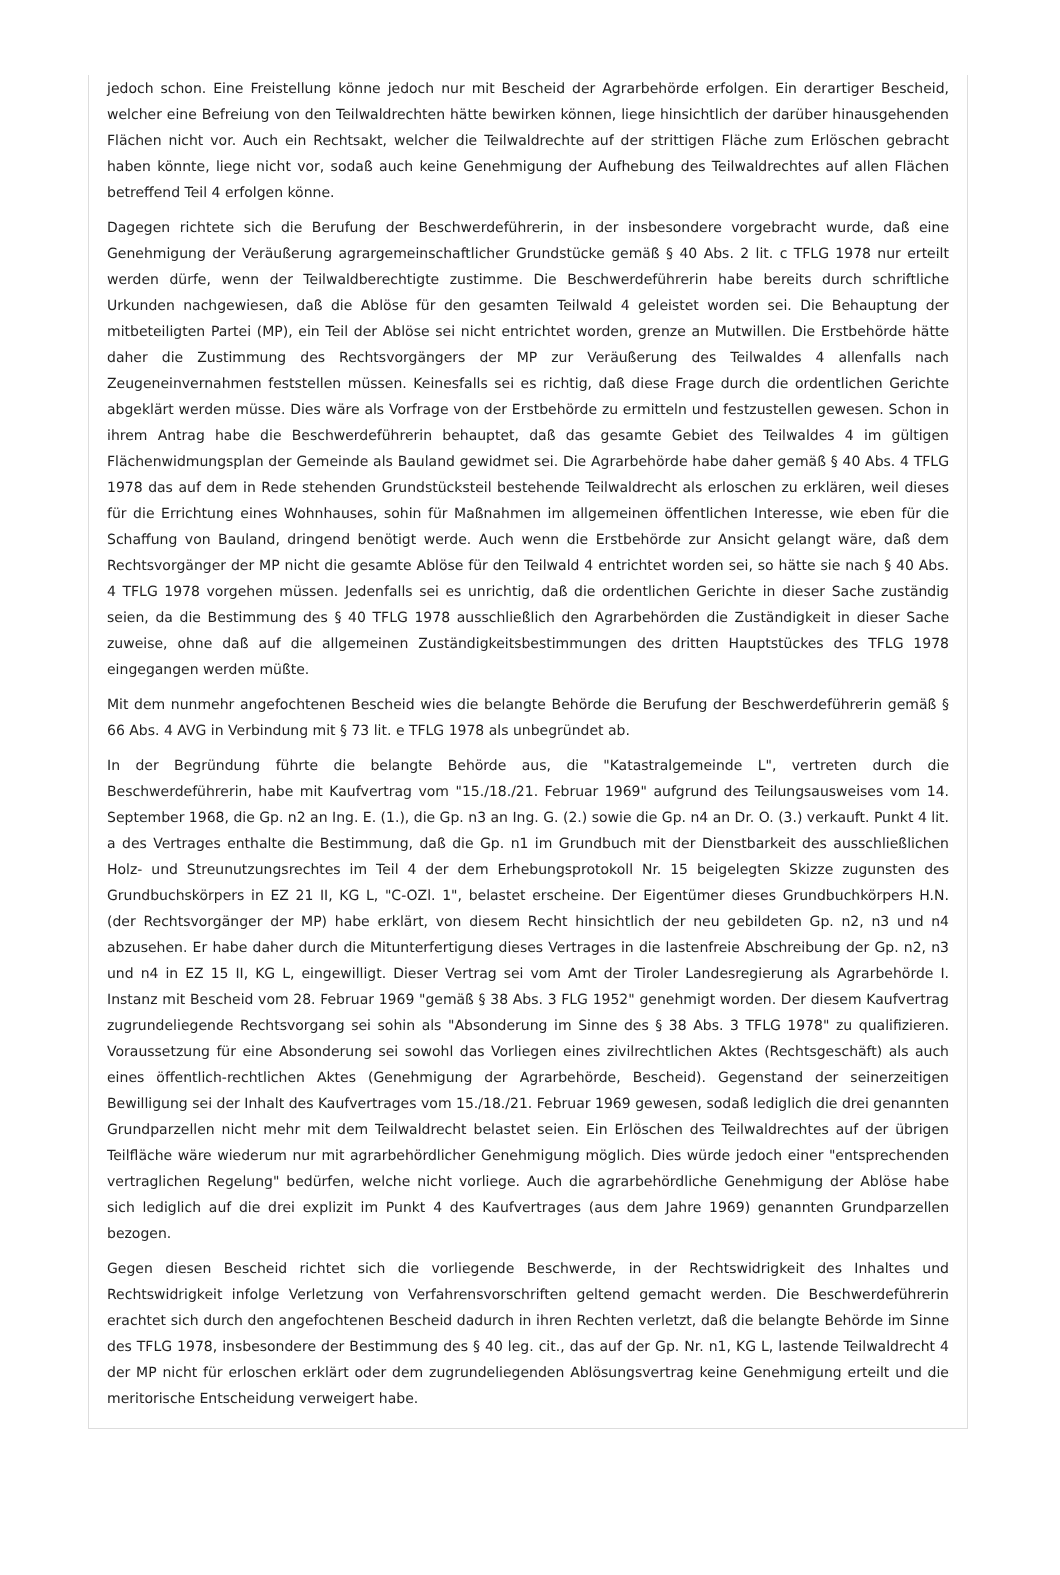jedoch schon. Eine Freistellung könne jedoch nur mit Bescheid der Agrarbehörde erfolgen. Ein derartiger Bescheid, welcher eine Befreiung von den Teilwaldrechten hätte bewirken können, liege hinsichtlich der darüber hinausgehenden Flächen nicht vor. Auch ein Rechtsakt, welcher die Teilwaldrechte auf der strittigen Fläche zum Erlöschen gebracht haben könnte, liege nicht vor, sodaß auch keine Genehmigung der Aufhebung des Teilwaldrechtes auf allen Flächen betreffend Teil 4 erfolgen könne.
Dagegen richtete sich die Berufung der Beschwerdeführerin, in der insbesondere vorgebracht wurde, daß eine Genehmigung der Veräußerung agrargemeinschaftlicher Grundstücke gemäß § 40 Abs. 2 lit. c TFLG 1978 nur erteilt werden dürfe, wenn der Teilwaldberechtigte zustimme. Die Beschwerdeführerin habe bereits durch schriftliche Urkunden nachgewiesen, daß die Ablöse für den gesamten Teilwald 4 geleistet worden sei. Die Behauptung der mitbeteiligten Partei (MP), ein Teil der Ablöse sei nicht entrichtet worden, grenze an Mutwillen. Die Erstbehörde hätte daher die Zustimmung des Rechtsvorgängers der MP zur Veräußerung des Teilwaldes 4 allenfalls nach Zeugeneinvernahmen feststellen müssen. Keinesfalls sei es richtig, daß diese Frage durch die ordentlichen Gerichte abgeklärt werden müsse. Dies wäre als Vorfrage von der Erstbehörde zu ermitteln und festzustellen gewesen. Schon in ihrem Antrag habe die Beschwerdeführerin behauptet, daß das gesamte Gebiet des Teilwaldes 4 im gültigen Flächenwidmungsplan der Gemeinde als Bauland gewidmet sei. Die Agrarbehörde habe daher gemäß § 40 Abs. 4 TFLG 1978 das auf dem in Rede stehenden Grundstücksteil bestehende Teilwaldrecht als erloschen zu erklären, weil dieses für die Errichtung eines Wohnhauses, sohin für Maßnahmen im allgemeinen öffentlichen Interesse, wie eben für die Schaffung von Bauland, dringend benötigt werde. Auch wenn die Erstbehörde zur Ansicht gelangt wäre, daß dem Rechtsvorgänger der MP nicht die gesamte Ablöse für den Teilwald 4 entrichtet worden sei, so hätte sie nach § 40 Abs. 4 TFLG 1978 vorgehen müssen. Jedenfalls sei es unrichtig, daß die ordentlichen Gerichte in dieser Sache zuständig seien, da die Bestimmung des § 40 TFLG 1978 ausschließlich den Agrarbehörden die Zuständigkeit in dieser Sache zuweise, ohne daß auf die allgemeinen Zuständigkeitsbestimmungen des dritten Hauptstückes des TFLG 1978 eingegangen werden müßte.
Mit dem nunmehr angefochtenen Bescheid wies die belangte Behörde die Berufung der Beschwerdeführerin gemäß § 66 Abs. 4 AVG in Verbindung mit § 73 lit. e TFLG 1978 als unbegründet ab.
In der Begründung führte die belangte Behörde aus, die "Katastralgemeinde L", vertreten durch die Beschwerdeführerin, habe mit Kaufvertrag vom "15./18./21. Februar 1969" aufgrund des Teilungsausweises vom 14. September 1968, die Gp. n2 an Ing. E. (1.), die Gp. n3 an Ing. G. (2.) sowie die Gp. n4 an Dr. O. (3.) verkauft. Punkt 4 lit. a des Vertrages enthalte die Bestimmung, daß die Gp. n1 im Grundbuch mit der Dienstbarkeit des ausschließlichen Holz- und Streunutzungsrechtes im Teil 4 der dem Erhebungsprotokoll Nr. 15 beigelegten Skizze zugunsten des Grundbuchskörpers in EZ 21 II, KG L, "C-OZl. 1", belastet erscheine. Der Eigentümer dieses Grundbuchkörpers H.N. (der Rechtsvorgänger der MP) habe erklärt, von diesem Recht hinsichtlich der neu gebildeten Gp. n2, n3 und n4 abzusehen. Er habe daher durch die Mitunterfertigung dieses Vertrages in die lastenfreie Abschreibung der Gp. n2, n3 und n4 in EZ 15 II, KG L, eingewilligt. Dieser Vertrag sei vom Amt der Tiroler Landesregierung als Agrarbehörde I. Instanz mit Bescheid vom 28. Februar 1969 "gemäß § 38 Abs. 3 FLG 1952" genehmigt worden. Der diesem Kaufvertrag zugrundeliegende Rechtsvorgang sei sohin als "Absonderung im Sinne des § 38 Abs. 3 TFLG 1978" zu qualifizieren. Voraussetzung für eine Absonderung sei sowohl das Vorliegen eines zivilrechtlichen Aktes (Rechtsgeschäft) als auch eines öffentlich-rechtlichen Aktes (Genehmigung der Agrarbehörde, Bescheid). Gegenstand der seinerzeitigen Bewilligung sei der Inhalt des Kaufvertrages vom 15./18./21. Februar 1969 gewesen, sodaß lediglich die drei genannten Grundparzellen nicht mehr mit dem Teilwaldrecht belastet seien. Ein Erlöschen des Teilwaldrechtes auf der übrigen Teilfläche wäre wiederum nur mit agrarbehördlicher Genehmigung möglich. Dies würde jedoch einer "entsprechenden vertraglichen Regelung" bedürfen, welche nicht vorliege. Auch die agrarbehördliche Genehmigung der Ablöse habe sich lediglich auf die drei explizit im Punkt 4 des Kaufvertrages (aus dem Jahre 1969) genannten Grundparzellen bezogen.
Gegen diesen Bescheid richtet sich die vorliegende Beschwerde, in der Rechtswidrigkeit des Inhaltes und Rechtswidrigkeit infolge Verletzung von Verfahrensvorschriften geltend gemacht werden. Die Beschwerdeführerin erachtet sich durch den angefochtenen Bescheid dadurch in ihren Rechten verletzt, daß die belangte Behörde im Sinne des TFLG 1978, insbesondere der Bestimmung des § 40 leg. cit., das auf der Gp. Nr. n1, KG L, lastende Teilwaldrecht 4 der MP nicht für erloschen erklärt oder dem zugrundeliegenden Ablösungsvertrag keine Genehmigung erteilt und die meritorische Entscheidung verweigert habe.